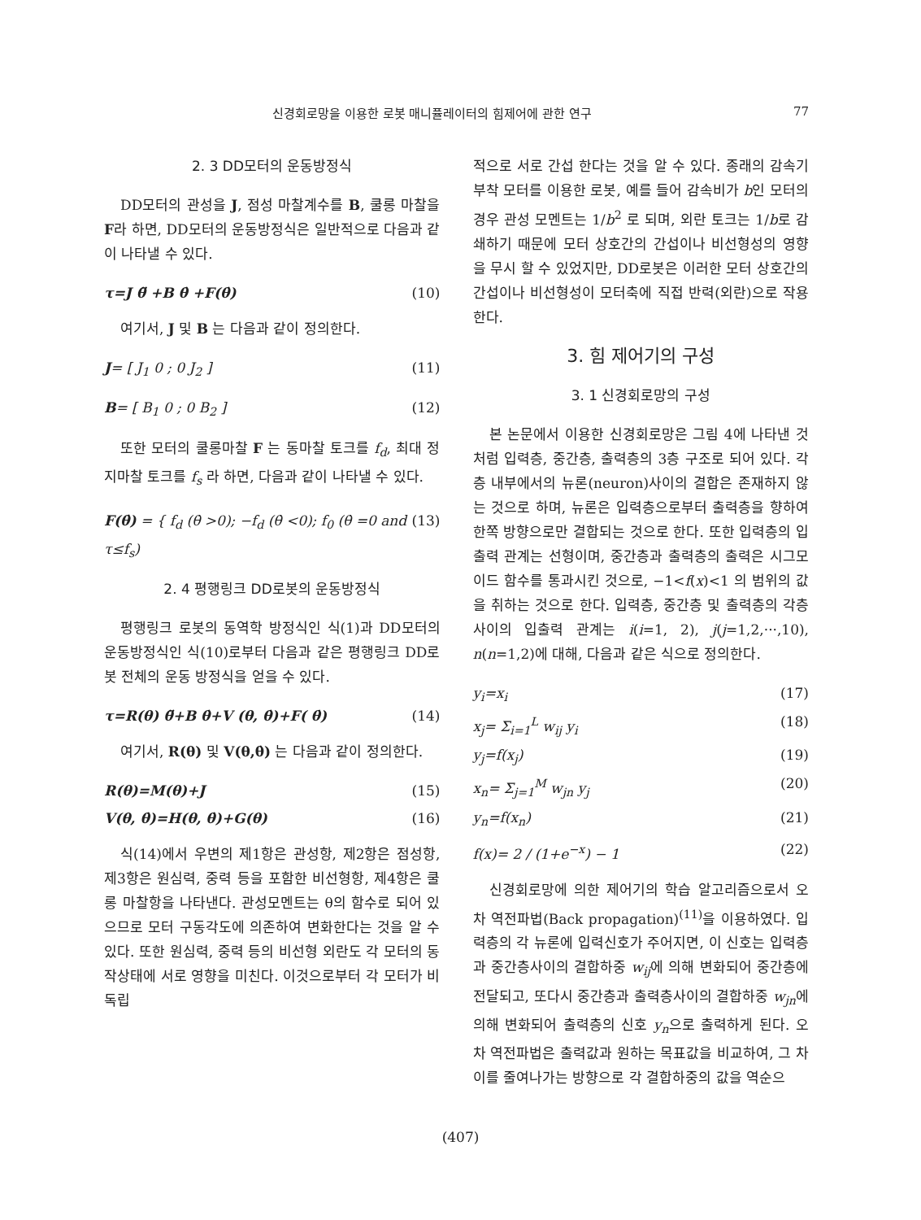신경회로망을 이용한 로봇 매니퓰레이터의 힘제어에 관한 연구 77
2. 3 DD모터의 운동방정식
DD모터의 관성을 J, 점성 마찰계수를 B, 쿨롱 마찰을 F라 하면, DD모터의 운동방정식은 일반적으로 다음과 같이 나타낼 수 있다.
τ=J θ̈ +B θ̇ +F(θ̇) (10)
여기서, J 및 B 는 다음과 같이 정의한다.
J= [ J<sub>1</sub> 0 ; 0 J<sub>2</sub> ] (11)
B= [ B<sub>1</sub> 0 ; 0 B<sub>2</sub> ] (12)
또한 모터의 쿨롱마찰 F 는 동마찰 토크를 f<sub>d</sub>, 최대 정지마찰 토크를 f<sub>s</sub> 라 하면, 다음과 같이 나타낼 수 있다.
F(θ̇) = { f<sub>d</sub> (θ̇ >0); −f<sub>d</sub> (θ̇ <0); f<sub>0</sub> (θ̇ =0 and τ≤f<sub>s</sub>) (13)
2. 4 평행링크 DD로봇의 운동방정식
평행링크 로봇의 동역학 방정식인 식(1)과 DD모터의 운동방정식인 식(10)로부터 다음과 같은 평행링크 DD로봇 전체의 운동 방정식을 얻을 수 있다.
τ=R(θ) θ̈+B θ̇+V (θ, θ̇)+F( θ̇) (14)
여기서, R(θ) 및 V(θ,θ̇) 는 다음과 같이 정의한다.
R(θ)=M(θ)+J (15)
V(θ, θ̇)=H(θ, θ̇)+G(θ) (16)
식(14)에서 우변의 제1항은 관성항, 제2항은 점성항, 제3항은 원심력, 중력 등을 포함한 비선형항, 제4항은 쿨롱 마찰항을 나타낸다. 관성모멘트는 θ의 함수로 되어 있으므로 모터 구동각도에 의존하여 변화한다는 것을 알 수 있다. 또한 원심력, 중력 등의 비선형 외란도 각 모터의 동작상태에 서로 영향을 미친다. 이것으로부터 각 모터가 비독립
적으로 서로 간섭 한다는 것을 알 수 있다. 종래의 감속기부착 모터를 이용한 로봇, 예를 들어 감속비가 b인 모터의 경우 관성 모멘트는 1/b<sup>2</sup> 로 되며, 외란 토크는 1/b로 감쇄하기 때문에 모터 상호간의 간섭이나 비선형성의 영향을 무시 할 수 있었지만, DD로봇은 이러한 모터 상호간의 간섭이나 비선형성이 모터축에 직접 반력(외란)으로 작용한다.
3. 힘 제어기의 구성
3. 1 신경회로망의 구성
본 논문에서 이용한 신경회로망은 그림 4에 나타낸 것처럼 입력층, 중간층, 출력층의 3층 구조로 되어 있다. 각층 내부에서의 뉴론(neuron)사이의 결합은 존재하지 않는 것으로 하며, 뉴론은 입력층으로부터 출력층을 향하여 한쪽 방향으로만 결합되는 것으로 한다. 또한 입력층의 입출력 관계는 선형이며, 중간층과 출력층의 출력은 시그모이드 함수를 통과시킨 것으로, −1<f(x)<1 의 범위의 값을 취하는 것으로 한다. 입력층, 중간층 및 출력층의 각층사이의 입출력 관계는 i(i=1, 2), j(j=1,2,···,10), n(n=1,2)에 대해, 다음과 같은 식으로 정의한다.
y<sub>i</sub>=x<sub>i</sub> (17)
x<sub>j</sub>= Σ<sub>i=1</sub><sup>L</sup> w<sub>ij</sub> y<sub>i</sub> (18)
y<sub>j</sub>=f(x<sub>j</sub>) (19)
x<sub>n</sub>= Σ<sub>j=1</sub><sup>M</sup> w<sub>jn</sub> y<sub>j</sub> (20)
y<sub>n</sub>=f(x<sub>n</sub>) (21)
f(x)= 2 / (1+e<sup>−x</sup>) − 1 (22)
신경회로망에 의한 제어기의 학습 알고리즘으로서 오차 역전파법(Back propagation)<sup>(11)</sup>을 이용하였다. 입력층의 각 뉴론에 입력신호가 주어지면, 이 신호는 입력층과 중간층사이의 결합하중 w<sub>ij</sub>에 의해 변화되어 중간층에 전달되고, 또다시 중간층과 출력층사이의 결합하중 w<sub>jn</sub>에 의해 변화되어 출력층의 신호 y<sub>n</sub>으로 출력하게 된다. 오차 역전파법은 출력값과 원하는 목표값을 비교하여, 그 차이를 줄여나가는 방향으로 각 결합하중의 값을 역순으
(407)